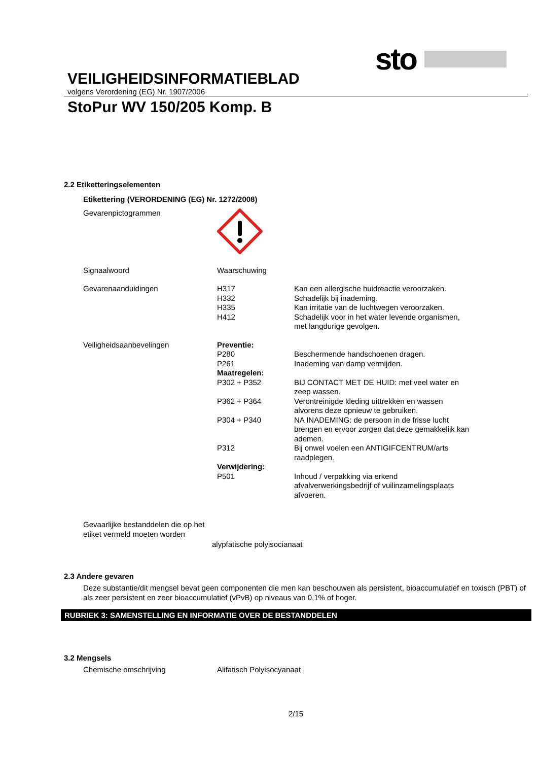sto
VEILIGHEIDSINFORMATIEBLAD
volgens Verordening (EG) Nr. 1907/2006
StoPur WV 150/205 Komp. B
2.2 Etiketteringselementen
Etikettering (VERORDENING (EG) Nr. 1272/2008)
Gevarenpictogrammen
Signaalwoord Waarschuwing
Gevarenaanduidingen
H317 Kan een allergische huidreactie veroorzaken.
H332 Schadelijk bij inademing.
H335 Kan irritatie van de luchtwegen veroorzaken.
H412 Schadelijk voor in het water levende organismen, met langdurige gevolgen.
Veiligheidsaanbevelingen Preventie:
P280 Beschermende handschoenen dragen.
P261 Inademing van damp vermijden.
Maatregelen:
P302 + P352 BIJ CONTACT MET DE HUID: met veel water en zeep wassen.
P362 + P364 Verontreinigde kleding uittrekken en wassen alvorens deze opnieuw te gebruiken.
P304 + P340 NA INADEMING: de persoon in de frisse lucht brengen en ervoor zorgen dat deze gemakkelijk kan ademen.
P312 Bij onwel voelen een ANTIGIFCENTRUM/arts raadplegen.
Verwijdering:
P501 Inhoud / verpakking via erkend afvalverwerkingsbedrijf of vuilinzamelingsplaats afvoeren.
Gevaarlijke bestanddelen die op het etiket vermeld moeten worden
alypfatische polyisocianaat
2.3 Andere gevaren
Deze substantie/dit mengsel bevat geen componenten die men kan beschouwen als persistent, bioaccumulatief en toxisch (PBT) of als zeer persistent en zeer bioaccumulatief (vPvB) op niveaus van 0,1% of hoger.
RUBRIEK 3: SAMENSTELLING EN INFORMATIE OVER DE BESTANDDELEN
3.2 Mengsels
Chemische omschrijving Alifatisch Polyisocyanaat
2/15